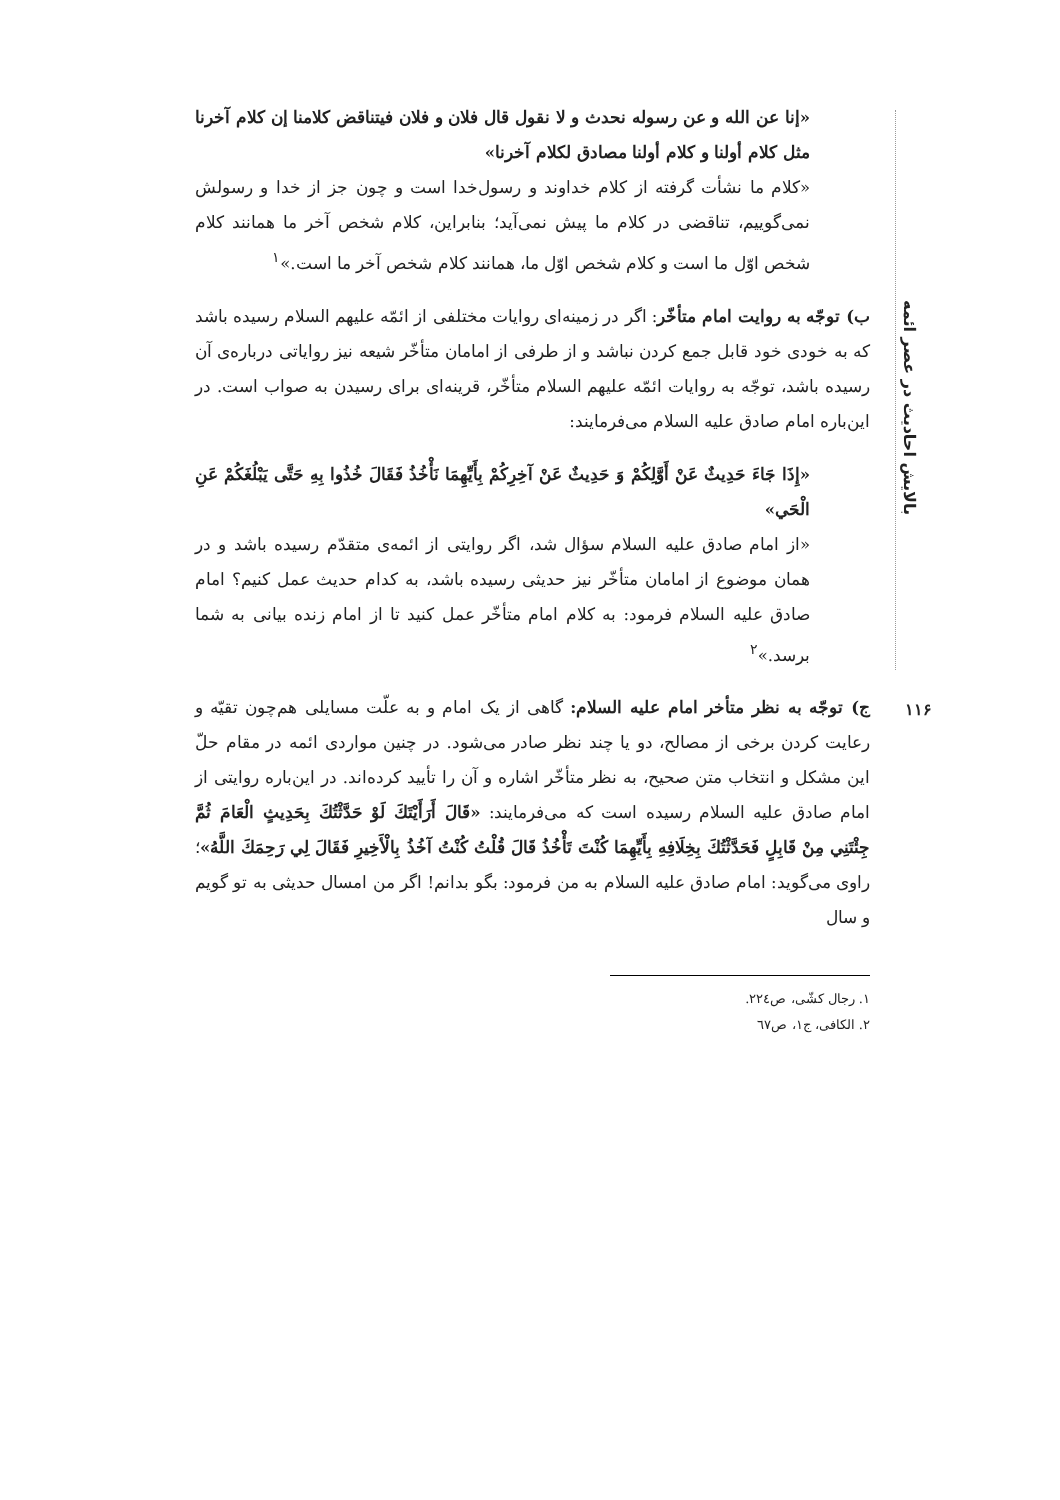بالایش احادیث در عصر ائمه
۱۱۶
«إنا عن الله و عن رسوله نحدث و لا نقول قال فلان و فلان فیتناقض کلامنا إن کلام آخرنا مثل کلام أولنا و کلام أولنا مصادق لکلام آخرنا»
«کلام ما نشأت گرفته از کلام خداوند و رسول‌خدا است و چون جز از خدا و رسولش نمی‌گوییم، تناقضی در کلام ما پیش نمی‌آید؛ بنابراین، کلام شخص آخر ما همانند کلام شخص اوّل ما است و کلام شخص اوّل ما، همانند کلام شخص آخر ما است.»<sup>۱</sup>
ب) توجّه به روایت امام متأخّر: اگر در زمینه‌ای روایات مختلفی از ائمّه علیهم السلام رسیده باشد که به خودی خود قابل جمع کردن نباشد و از طرفی از امامان متأخّر شیعه نیز روایاتی درباره‌ی آن رسیده باشد، توجّه به روایات ائمّه علیهم السلام متأخّر، قرینه‌ای برای رسیدن به صواب است. در این‌باره امام صادق علیه السلام می‌فرمایند:
«إِذَا جَاءَ حَدِيثٌ عَنْ أَوَّلِكُمْ وَ حَدِيثٌ عَنْ آخِرِكُمْ بِأَيِّهِمَا نَأْخُذُ فَقَالَ خُذُوا بِهِ حَتَّى يَبْلُغَكُمْ عَنِ الْحَي»
«از امام صادق علیه السلام سؤال شد، اگر روایتی از ائمه‌ی متقدّم رسیده باشد و در همان موضوع از امامان متأخّر نیز حدیثی رسیده باشد، به کدام حدیث عمل کنیم؟ امام صادق علیه السلام فرمود: به کلام امام متأخّر عمل کنید تا از امام زنده بیانی به شما برسد.»<sup>۲</sup>
ج) توجّه به نظر متأخر امام علیه السلام: گاهی از یک امام و به علّت مسایلی هم‌چون تقیّه و رعایت کردن برخی از مصالح، دو یا چند نظر صادر می‌شود. در چنین مواردی ائمه در مقام حلّ این مشکل و انتخاب متن صحیح، به نظر متأخّر اشاره و آن را تأیید کرده‌اند. در این‌باره روایتی از امام صادق علیه السلام رسیده است که می‌فرمایند: «قَالَ أَرَأَيْتَكَ لَوْ حَدَّثْتُكَ بِحَدِيثٍ الْعَامَ ثُمَّ جِئْتَنِي مِنْ قَابِلٍ فَحَدَّثْتُكَ بِخِلَافِهِ بِأَيِّهِمَا كُنْتَ تَأْخُذُ قَالَ قُلْتُ كُنْتُ آخُذُ بِالْأَخِيرِ فَقَالَ لِي رَحِمَكَ اللَّهُ»؛ راوی می‌گوید: امام صادق علیه السلام به من فرمود: بگو بدانم! اگر من امسال حدیثی به تو گویم و سال
۱. رجال کشّی، ص۲۲٤.
۲. الکافی، ج۱، ص٦٧